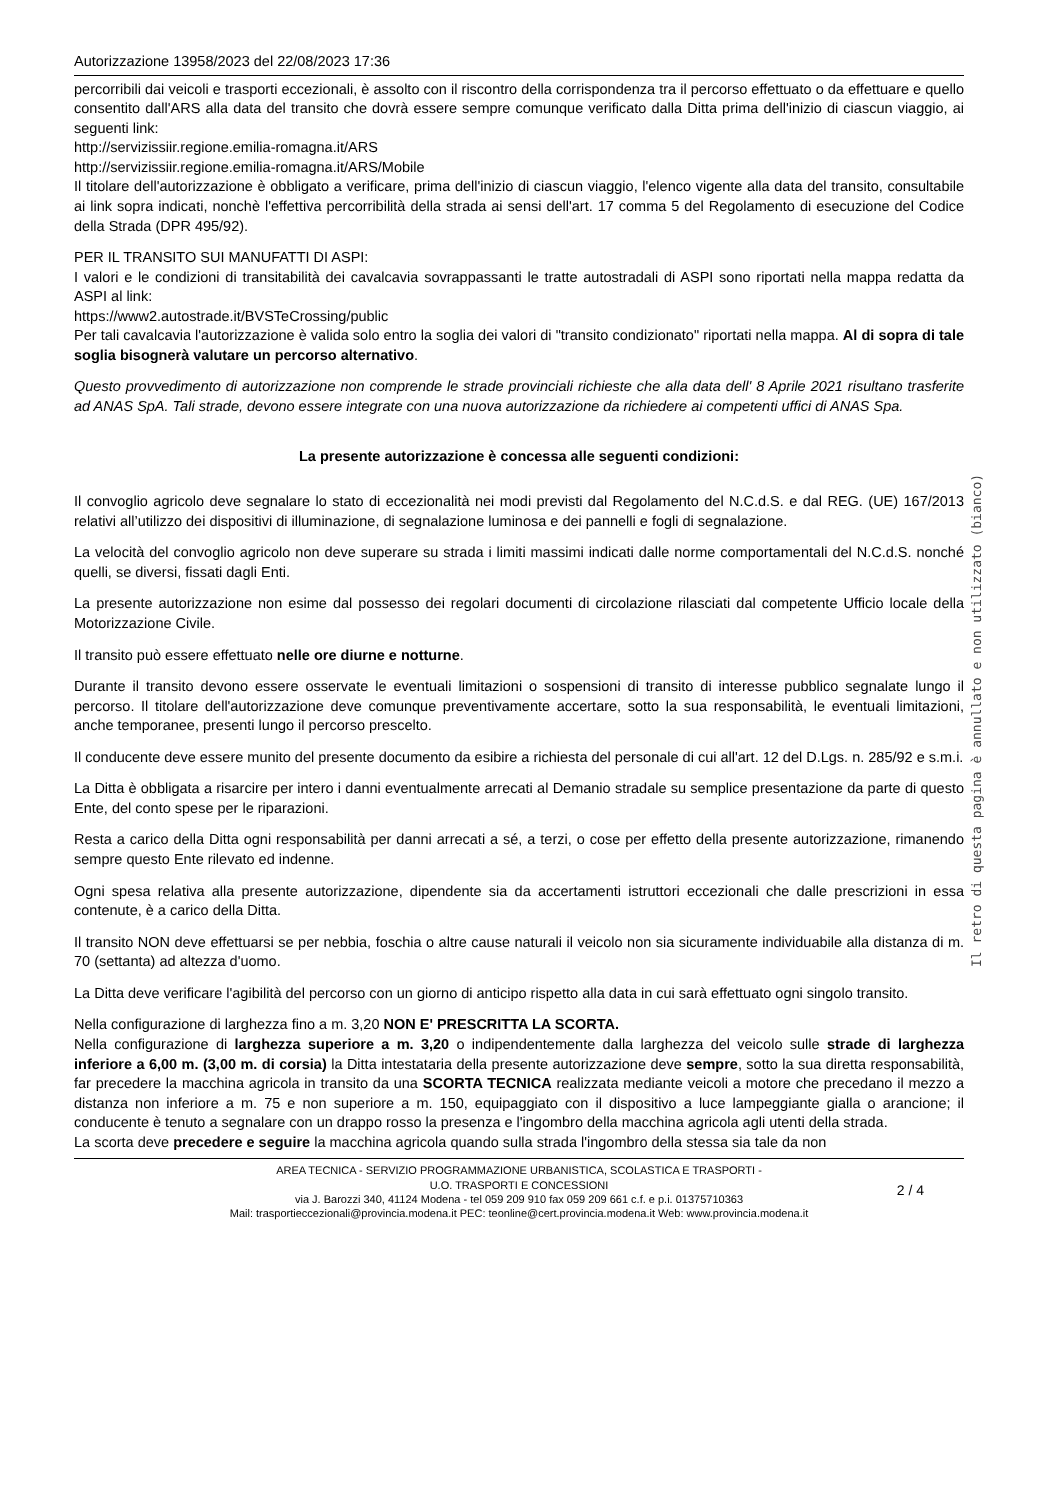Autorizzazione 13958/2023 del 22/08/2023 17:36
percorribili dai veicoli e trasporti eccezionali, è assolto con il riscontro della corrispondenza tra il percorso effettuato o da effettuare e quello consentito dall'ARS alla data del transito che dovrà essere sempre comunque verificato dalla Ditta prima dell'inizio di ciascun viaggio, ai seguenti link:
http://servizissiir.regione.emilia-romagna.it/ARS
http://servizissiir.regione.emilia-romagna.it/ARS/Mobile
Il titolare dell'autorizzazione è obbligato a verificare, prima dell'inizio di ciascun viaggio, l'elenco vigente alla data del transito, consultabile ai link sopra indicati, nonchè l'effettiva percorribilità della strada ai sensi dell'art. 17 comma 5 del Regolamento di esecuzione del Codice della Strada (DPR 495/92).
PER IL TRANSITO SUI MANUFATTI DI ASPI:
I valori e le condizioni di transitabilità dei cavalcavia sovrappassanti le tratte autostradali di ASPI sono riportati nella mappa redatta da ASPI al link:
https://www2.autostrade.it/BVSTeCrossing/public
Per tali cavalcavia l'autorizzazione è valida solo entro la soglia dei valori di "transito condizionato" riportati nella mappa. Al di sopra di tale soglia bisognerà valutare un percorso alternativo.
Questo provvedimento di autorizzazione non comprende le strade provinciali richieste che alla data dell' 8 Aprile 2021 risultano trasferite ad ANAS SpA. Tali strade, devono essere integrate con una nuova autorizzazione da richiedere ai competenti uffici di ANAS Spa.
La presente autorizzazione è concessa alle seguenti condizioni:
Il convoglio agricolo deve segnalare lo stato di eccezionalità nei modi previsti dal Regolamento del N.C.d.S. e dal REG. (UE) 167/2013 relativi all’utilizzo dei dispositivi di illuminazione, di segnalazione luminosa e dei pannelli e fogli di segnalazione.
La velocità del convoglio agricolo non deve superare su strada i limiti massimi indicati dalle norme comportamentali del N.C.d.S. nonché quelli, se diversi, fissati dagli Enti.
La presente autorizzazione non esime dal possesso dei regolari documenti di circolazione rilasciati dal competente Ufficio locale della Motorizzazione Civile.
Il transito può essere effettuato nelle ore diurne e notturne.
Durante il transito devono essere osservate le eventuali limitazioni o sospensioni di transito di interesse pubblico segnalate lungo il percorso. Il titolare dell'autorizzazione deve comunque preventivamente accertare, sotto la sua responsabilità, le eventuali limitazioni, anche temporanee, presenti lungo il percorso prescelto.
Il conducente deve essere munito del presente documento da esibire a richiesta del personale di cui all'art. 12 del D.Lgs. n. 285/92 e s.m.i.
La Ditta è obbligata a risarcire per intero i danni eventualmente arrecati al Demanio stradale su semplice presentazione da parte di questo Ente, del conto spese per le riparazioni.
Resta a carico della Ditta ogni responsabilità per danni arrecati a sé, a terzi, o cose per effetto della presente autorizzazione, rimanendo sempre questo Ente rilevato ed indenne.
Ogni spesa relativa alla presente autorizzazione, dipendente sia da accertamenti istruttori eccezionali che dalle prescrizioni in essa contenute, è a carico della Ditta.
Il transito NON deve effettuarsi se per nebbia, foschia o altre cause naturali il veicolo non sia sicuramente individuabile alla distanza di m. 70 (settanta) ad altezza d'uomo.
La Ditta deve verificare l'agibilità del percorso con un giorno di anticipo rispetto alla data in cui sarà effettuato ogni singolo transito.
Nella configurazione di larghezza fino a m. 3,20 NON E' PRESCRITTA LA SCORTA.
Nella configurazione di larghezza superiore a m. 3,20 o indipendentemente dalla larghezza del veicolo sulle strade di larghezza inferiore a 6,00 m. (3,00 m. di corsia) la Ditta intestataria della presente autorizzazione deve sempre, sotto la sua diretta responsabilità, far precedere la macchina agricola in transito da una SCORTA TECNICA realizzata mediante veicoli a motore che precedano il mezzo a distanza non inferiore a m. 75 e non superiore a m. 150, equipaggiato con il dispositivo a luce lampeggiante gialla o arancione; il conducente è tenuto a segnalare con un drappo rosso la presenza e l'ingombro della macchina agricola agli utenti della strada.
La scorta deve precedere e seguire la macchina agricola quando sulla strada l'ingombro della stessa sia tale da non
AREA TECNICA - SERVIZIO PROGRAMMAZIONE URBANISTICA, SCOLASTICA E TRASPORTI -
U.O. TRASPORTI E CONCESSIONI
via J. Barozzi 340, 41124 Modena - tel 059 209 910 fax 059 209 661 c.f. e p.i. 01375710363
Mail: trasportieccezionali@provincia.modena.it PEC: teonline@cert.provincia.modena.it Web: www.provincia.modena.it
2 / 4
Il retro di questa pagina è annullato e non utilizzato (bianco)